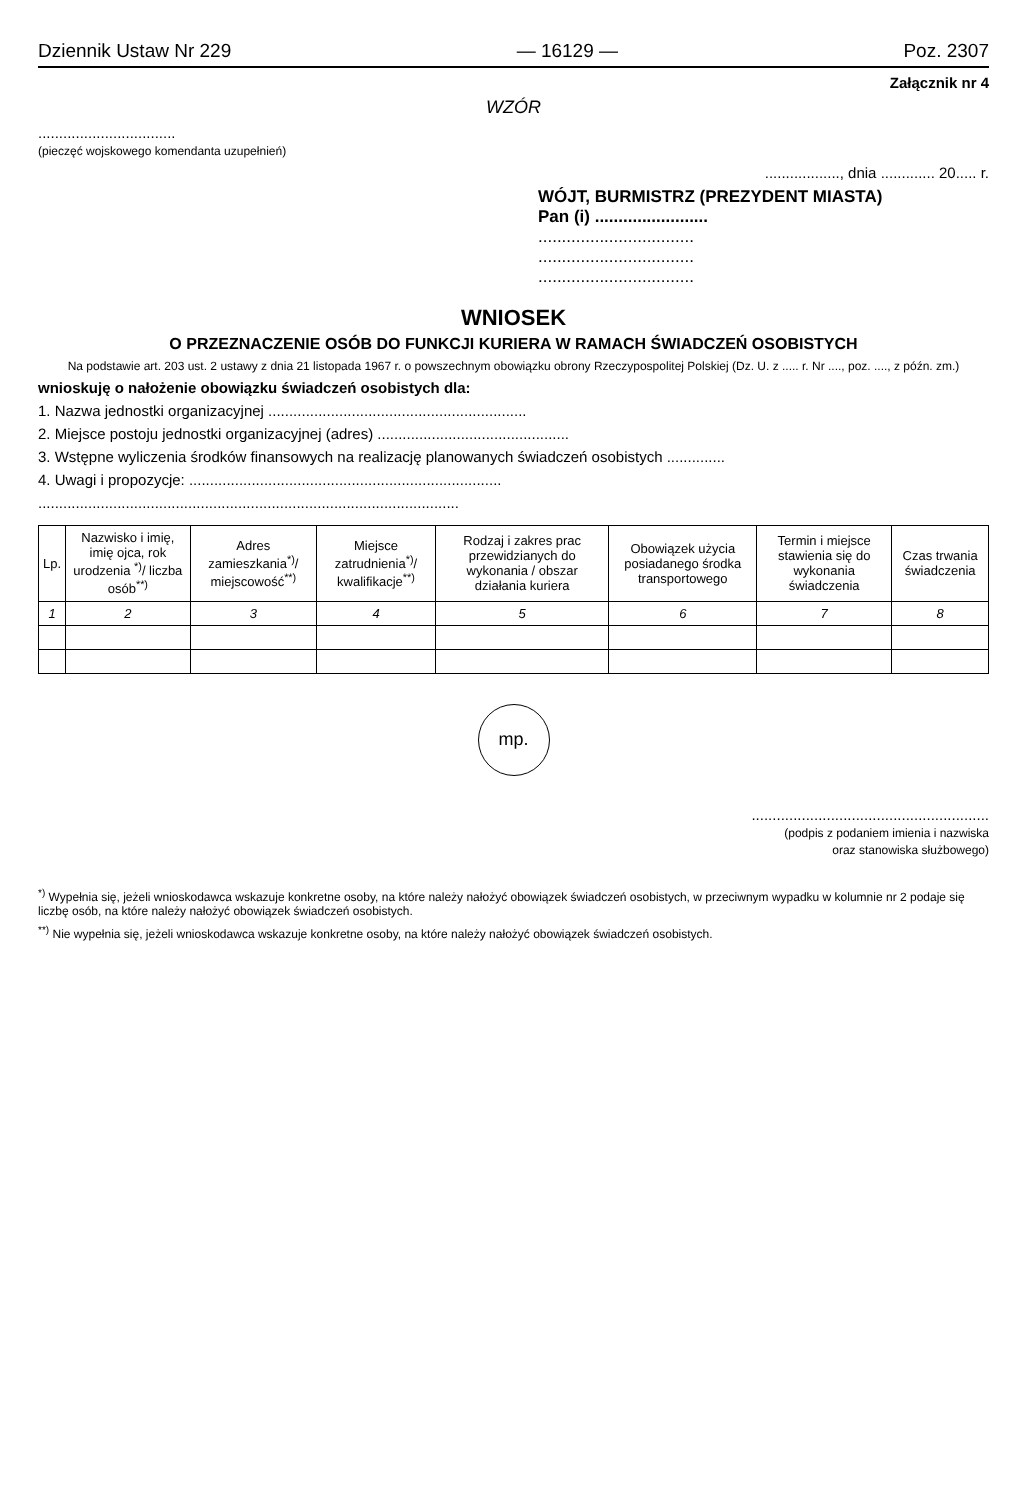Dziennik Ustaw Nr 229 — 16129 — Poz. 2307
Załącznik nr 4
WZÓR
.................................
(pieczęć wojskowego komendanta uzupełnień)
.................., dnia ............. 20..... r.
WÓJT, BURMISTRZ (PREZYDENT MIASTA)
Pan (i) ........................
.................................
.................................
.................................
WNIOSEK
O PRZEZNACZENIE OSÓB DO FUNKCJI KURIERA W RAMACH ŚWIADCZEŃ OSOBISTYCH
Na podstawie art. 203 ust. 2 ustawy z dnia 21 listopada 1967 r. o powszechnym obowiązku obrony Rzeczypospolitej Polskiej (Dz. U. z ..... r. Nr ...., poz. ...., z późn. zm.)
wnioskuję o nałożenie obowiązku świadczeń osobistych dla:
1. Nazwa jednostki organizacyjnej ..............................................................
2. Miejsce postoju jednostki organizacyjnej (adres) ..............................................
3. Wstępne wyliczenia środków finansowych na realizację planowanych świadczeń osobistych ..............
4. Uwagi i propozycje: ...........................................................................
.....................................................................................................
| Lp. | Nazwisko i imię, imię ojca, rok urodzenia <sup>*)</sup>/ liczba osób<sup>**)</sup> | Adres zamieszkania<sup>*)</sup>/ miejscowość<sup>**)</sup> | Miejsce zatrudnienia<sup>*)</sup>/ kwalifikacje<sup>**)</sup> | Rodzaj i zakres prac przewidzianych do wykonania / obszar działania kuriera | Obowiązek użycia posiadanego środka transportowego | Termin i miejsce stawienia się do wykonania świadczenia | Czas trwania świadczenia |
| --- | --- | --- | --- | --- | --- | --- | --- |
| 1 | 2 | 3 | 4 | 5 | 6 | 7 | 8 |
mp.
.........................................................
(podpis z podaniem imienia i nazwiska
oraz stanowiska służbowego)
<sup>*)</sup> Wypełnia się, jeżeli wnioskodawca wskazuje konkretne osoby, na które należy nałożyć obowiązek świadczeń osobistych, w przeciwnym wypadku w kolumnie nr 2 podaje się liczbę osób, na które należy nałożyć obowiązek świadczeń osobistych.
<sup>**)</sup> Nie wypełnia się, jeżeli wnioskodawca wskazuje konkretne osoby, na które należy nałożyć obowiązek świadczeń osobistych.